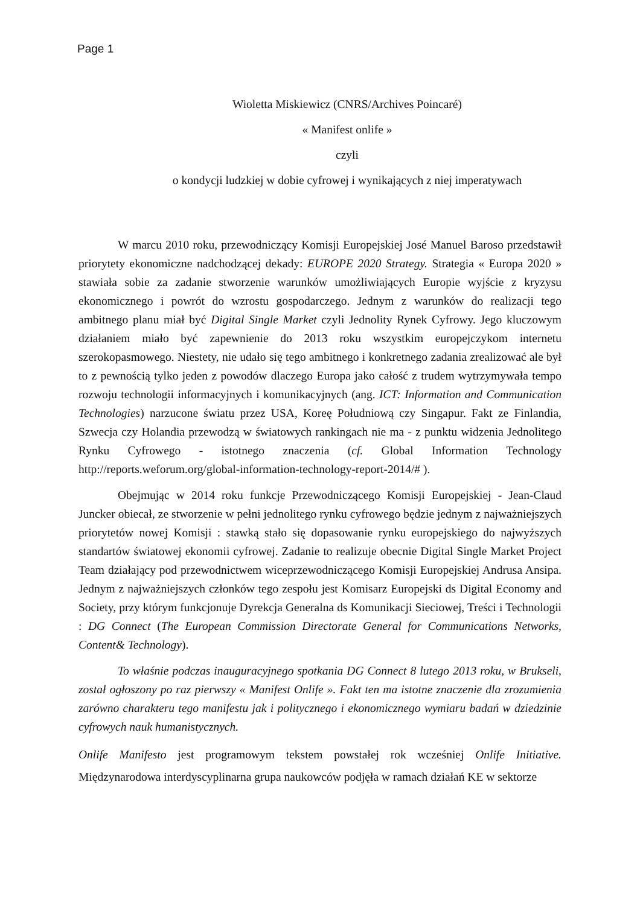Page 1
Wioletta Miskiewicz (CNRS/Archives Poincaré)
« Manifest onlife »
czyli
o kondycji ludzkiej w dobie cyfrowej i wynikających z niej imperatywach
W marcu 2010 roku, przewodniczący Komisji Europejskiej José Manuel Baroso przedstawił priorytety ekonomiczne nadchodzącej dekady: EUROPE 2020 Strategy. Strategia « Europa 2020 » stawiała sobie za zadanie stworzenie warunków umożliwiających Europie wyjście z kryzysu ekonomicznego i powrót do wzrostu gospodarczego. Jednym z warunków do realizacji tego ambitnego planu miał być Digital Single Market czyli Jednolity Rynek Cyfrowy. Jego kluczowym działaniem miało być zapewnienie do 2013 roku wszystkim europejczykom internetu szerokopasmowego. Niestety, nie udało się tego ambitnego i konkretnego zadania zrealizować ale był to z pewnością tylko jeden z powodów dlaczego Europa jako całość z trudem wytrzymywała tempo rozwoju technologii informacyjnych i komunikacyjnych (ang. ICT: Information and Communication Technologies) narzucone światu przez USA, Koreę Południową czy Singapur. Fakt ze Finlandia, Szwecja czy Holandia przewodzą w światowych rankingach nie ma - z punktu widzenia Jednolitego Rynku Cyfrowego - istotnego znaczenia (cf. Global Information Technology http://reports.weforum.org/global-information-technology-report-2014/# ).
Obejmując w 2014 roku funkcje Przewodniczącego Komisji Europejskiej - Jean-Claud Juncker obiecał, ze stworzenie w pełni jednolitego rynku cyfrowego będzie jednym z najważniejszych priorytetów nowej Komisji : stawką stało się dopasowanie rynku europejskiego do najwyższych standartów światowej ekonomii cyfrowej. Zadanie to realizuje obecnie Digital Single Market Project Team działający pod przewodnictwem wiceprzewodniczącego Komisji Europejskiej Andrusa Ansipa. Jednym z najważniejszych członków tego zespołu jest Komisarz Europejski ds Digital Economy and Society, przy którym funkcjonuje Dyrekcja Generalna ds Komunikacji Sieciowej, Treści i Technologii : DG Connect (The European Commission Directorate General for Communications Networks, Content& Technology).
To właśnie podczas inauguracyjnego spotkania DG Connect 8 lutego 2013 roku, w Brukseli, został ogłoszony po raz pierwszy « Manifest Onlife ». Fakt ten ma istotne znaczenie dla zrozumienia zarówno charakteru tego manifestu jak i politycznego i ekonomicznego wymiaru badań w dziedzinie cyfrowych nauk humanistycznych.
Onlife Manifesto jest programowym tekstem powstałej rok wcześniej Onlife Initiative. Międzynarodowa interdyscyplinarna grupa naukowców podjęła w ramach działań KE w sektorze